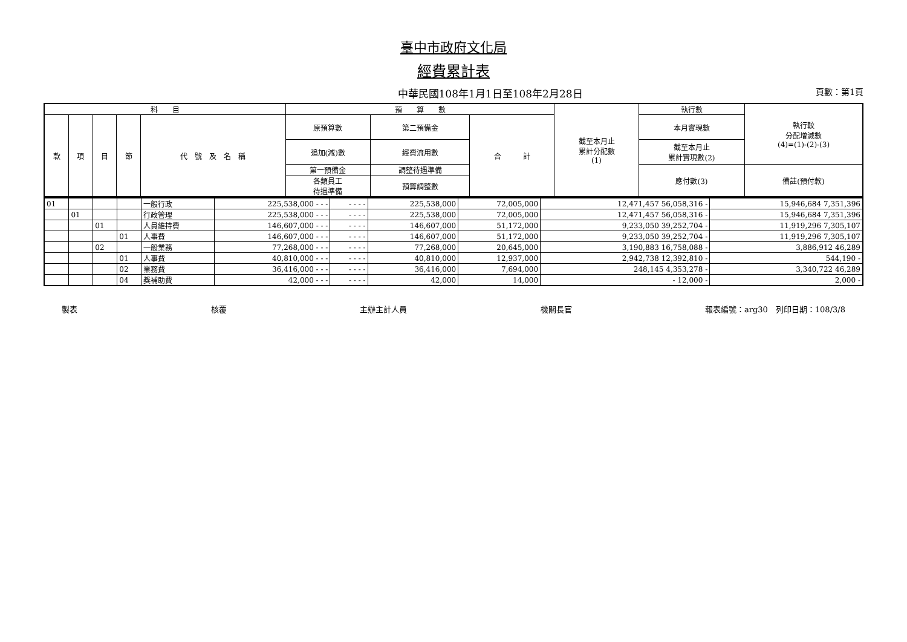臺中市政府文化局
經費累計表
中華民國108年1月1日至108年2月28日 頁數：第1頁
| 科 目 | | | | | 預 算 數 | | | 截至本月止 累計分配數 (1) | 執行數 | 執行較 分配增減數 (4)=(1)-(2)-(3) |
| --- | --- | --- | --- | --- | --- | --- | --- | --- | --- | --- |
| 款 | 項 | 目 | 節 | 代 號 及 名 稱 | 原預算數 | 第二預備金 | 合 計 | | 本月實現數 | |
| | | | | | 追加(減)數 | 經費流用數 | | | 截至本月止 累計實現數(2) | |
| | | | | | 第一預備金 | 調整待遇準備 | | | 應付數(3) | 備註(預付款) |
| | | | | | 各類員工 待遇準備 | 預算調整數 | | | | |
| 01 | | | | 一般行政 | 225,538,000 - - - | - - - - | 225,538,000 | 72,005,000 | 12,471,457 56,058,316 - | 15,946,684 7,351,396 |
| | 01 | | | 行政管理 | 225,538,000 - - - | - - - - | 225,538,000 | 72,005,000 | 12,471,457 56,058,316 - | 15,946,684 7,351,396 |
| | | 01 | | 人員維持費 | 146,607,000 - - - | - - - - | 146,607,000 | 51,172,000 | 9,233,050 39,252,704 - | 11,919,296 7,305,107 |
| | | | 01 | 人事費 | 146,607,000 - - - | - - - - | 146,607,000 | 51,172,000 | 9,233,050 39,252,704 - | 11,919,296 7,305,107 |
| | | 02 | | 一般業務 | 77,268,000 - - - | - - - - | 77,268,000 | 20,645,000 | 3,190,883 16,758,088 - | 3,886,912 46,289 |
| | | | 01 | 人事費 | 40,810,000 - - - | - - - - | 40,810,000 | 12,937,000 | 2,942,738 12,392,810 - | 544,190 - |
| | | | 02 | 業務費 | 36,416,000 - - - | - - - - | 36,416,000 | 7,694,000 | 248,145 4,353,278 - | 3,340,722 46,289 |
| | | | 04 | 獎補助費 | 42,000 - - - | - - - - | 42,000 | 14,000 | - 12,000 - | 2,000 - |
製表 核覆 主辦主計人員 機關長官 報表編號：arg30　列印日期：108/3/8